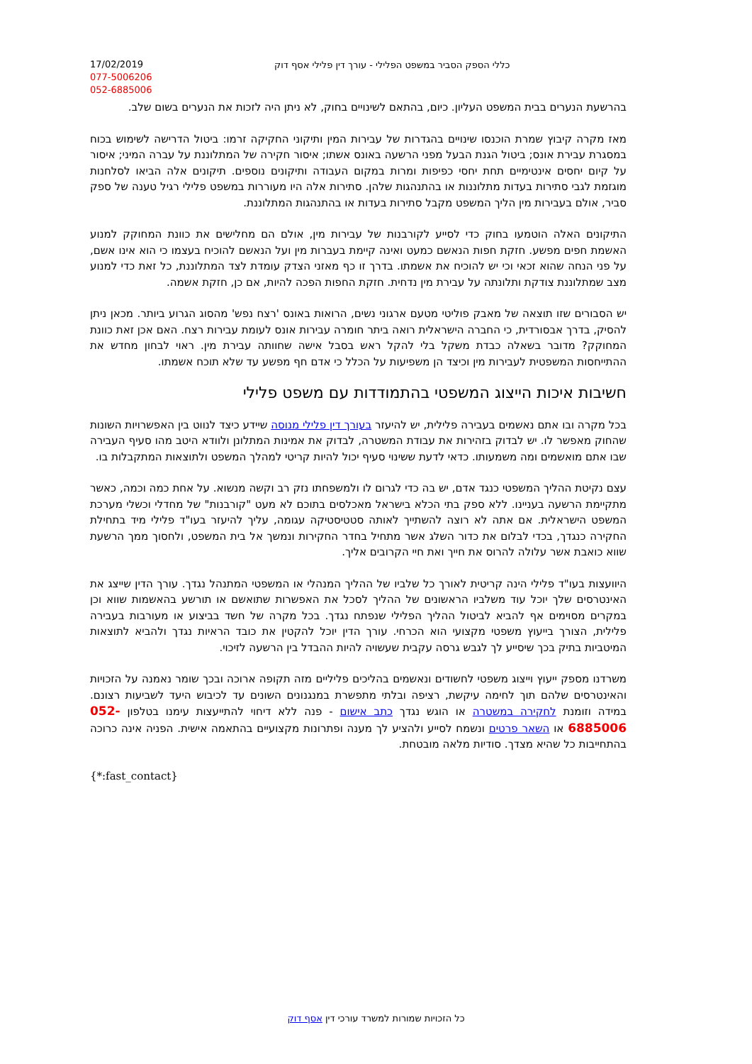17/02/2019
077-5006206
052-6885006
כללי הספק הסביר במשפט הפלילי - עורך דין פלילי אסף דוק
בהרשעת הנערים בבית המשפט העליון. כיום, בהתאם לשינויים בחוק, לא ניתן היה לזכות את הנערים בשום שלב.
מאז מקרה קיבוץ שמרת הוכנסו שינויים בהגדרות של עבירות המין ותיקוני החקיקה זרמו: ביטול הדרישה לשימוש בכוח במסגרת עבירת אונס; ביטול הגנת הבעל מפני הרשעה באונס אשתו; איסור חקירה של המתלוננת על עברה המיני; איסור על קיום יחסים אינטימיים תחת יחסי כפיפות ומרות במקום העבודה ותיקונים נוספים. תיקונים אלה הביאו לסלחנות מוגזמת לגבי סתירות בעדות מתלוננות או בהתנהגות שלהן. סתירות אלה היו מעוררות במשפט פלילי רגיל טענה של ספק סביר, אולם בעבירות מין הליך המשפט מקבל סתירות בעדות או בהתנהגות המתלוננת.
התיקונים האלה הוטמעו בחוק כדי לסייע לקורבנות של עבירות מין, אולם הם מחלישים את כוונת המחוקק למנוע האשמת חפים מפשע. חזקת חפות הנאשם כמעט ואינה קיימת בעברות מין ועל הנאשם להוכיח בעצמו כי הוא אינו אשם, על פני הנחה שהוא זכאי וכי יש להוכיח את אשמתו. בדרך זו כף מאזני הצדק עומדת לצד המתלוננת, כל זאת כדי למנוע מצב שמתלוננת צודקת ותלונתה על עבירת מין נדחית. חזקת החפות הפכה להיות, אם כן, חזקת אשמה.
יש הסבורים שזו תוצאה של מאבק פוליטי מטעם ארגוני נשים, הרואות באונס 'רצח נפש' מהסוג הגרוע ביותר. מכאן ניתן להסיק, בדרך אבסורדית, כי החברה הישראלית רואה ביתר חומרה עבירות אונס לעומת עבירות רצח. האם אכן זאת כוונת המחוקק? מדובר בשאלה כבדת משקל בלי להקל ראש בסבל אישה שחוותה עבירת מין. ראוי לבחון מחדש את ההתייחסות המשפטית לעבירות מין וכיצד הן משפיעות על הכלל כי אדם חף מפשע עד שלא תוכח אשמתו.
חשיבות איכות הייצוג המשפטי בהתמודדות עם משפט פלילי
בכל מקרה ובו אתם נאשמים בעבירה פלילית, יש להיעזר בעורך דין פלילי מנוסה שיידע כיצד לנווט בין האפשרויות השונות שהחוק מאפשר לו. יש לבדוק בזהירות את עבודת המשטרה, לבדוק את אמינות המתלונן ולוודא היטב מהו סעיף העבירה שבו אתם מואשמים ומה משמעותו. כדאי לדעת ששינוי סעיף יכול להיות קריטי למהלך המשפט ולתוצאות המתקבלות בו.
עצם נקיטת ההליך המשפטי כנגד אדם, יש בה כדי לגרום לו ולמשפחתו נזק רב וקשה מנשוא. על אחת כמה וכמה, כאשר מתקיימת הרשעה בעניינו. ללא ספק בתי הכלא בישראל מאכלסים בתוכם לא מעט "קורבנות" של מחדלי וכשלי מערכת המשפט הישראלית. אם אתה לא רוצה להשתייך לאותה סטטיסטיקה עגומה, עליך להיעזר בעו"ד פלילי מיד בתחילת החקירה כנגדך, בכדי לבלום את כדור השלג אשר מתחיל בחדר החקירות ונמשך אל בית המשפט, ולחסוך ממך הרשעת שווא כואבת אשר עלולה להרוס את חייך ואת חיי הקרובים אליך.
היוועצות בעו"ד פלילי הינה קריטית לאורך כל שלביו של ההליך המנהלי או המשפטי המתנהל נגדך. עורך הדין שייצג את האינטרסים שלך יוכל עוד משלביו הראשונים של ההליך לסכל את האפשרות שתואשם או תורשע בהאשמות שווא וכן במקרים מסוימים אף להביא לביטול ההליך הפלילי שנפתח נגדך. בכל מקרה של חשד בביצוע או מעורבות בעבירה פלילית, הצורך בייעוץ משפטי מקצועי הוא הכרחי. עורך הדין יוכל להקטין את כובד הראיות נגדך ולהביא לתוצאות המיטביות בתיק בכך שיסייע לך לגבש גרסה עקבית שעשויה להיות ההבדל בין הרשעה לזיכוי.
משרדנו מספק ייעוץ וייצוג משפטי לחשודים ונאשמים בהליכים פליליים מזה תקופה ארוכה ובכך שומר נאמנה על הזכויות והאינטרסים שלהם תוך לחימה עיקשת, רציפה ובלתי מתפשרת במנגנונים השונים עד לכיבוש היעד לשביעות רצונם. במידה וזומנת לחקירה במשטרה או הוגש נגדך כתב אישום - פנה ללא דיחוי להתייעצות עימנו בטלפון 052-6885006 או השאר פרטים ונשמח לסייע ולהציע לך מענה ופתרונות מקצועיים בהתאמה אישית. הפניה אינה כרוכה בהתחייבות כל שהיא מצדך. סודיות מלאה מובטחת.
{*:fast_contact}
כל הזכויות שמורות למשרד עורכי דין אסף דוק